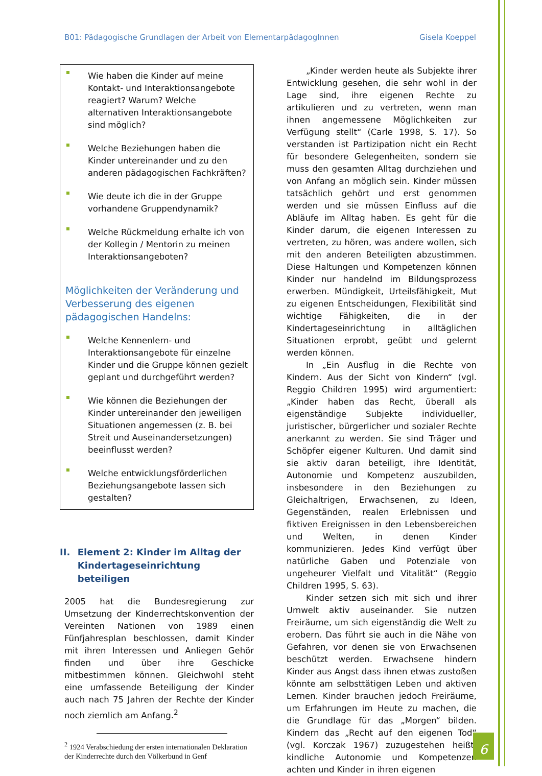B01: Pädagogische Grundlagen der Arbeit von ElementarpädagogInnen Gisela Koeppel
Wie haben die Kinder auf meine Kontakt- und Interaktionsangebote reagiert? Warum? Welche alternativen Interaktionsangebote sind möglich?
Welche Beziehungen haben die Kinder untereinander und zu den anderen pädagogischen Fachkräften?
Wie deute ich die in der Gruppe vorhandene Gruppendynamik?
Welche Rückmeldung erhalte ich von der Kollegin / Mentorin zu meinen Interaktionsangeboten?
Möglichkeiten der Veränderung und Verbesserung des eigenen pädagogischen Handelns:
Welche Kennenlern- und Interaktionsangebote für einzelne Kinder und die Gruppe können gezielt geplant und durchgeführt werden?
Wie können die Beziehungen der Kinder untereinander den jeweiligen Situationen angemessen (z. B. bei Streit und Auseinandersetzungen) beeinflusst werden?
Welche entwicklungsförderlichen Beziehungsangebote lassen sich gestalten?
II. Element 2: Kinder im Alltag der Kindertageseinrichtung beteiligen
2005 hat die Bundesregierung zur Umsetzung der Kinderrechtskonvention der Vereinten Nationen von 1989 einen Fünfjahresplan beschlossen, damit Kinder mit ihren Interessen und Anliegen Gehör finden und über ihre Geschicke mitbestimmen können. Gleichwohl steht eine umfassende Beteiligung der Kinder auch nach 75 Jahren der Rechte der Kinder noch ziemlich am Anfang.<sup>2</sup>
<sup>2</sup> 1924 Verabschiedung der ersten internationalen Deklaration der Kinderrechte durch den Völkerbund in Genf
„Kinder werden heute als Subjekte ihrer Entwicklung gesehen, die sehr wohl in der Lage sind, ihre eigenen Rechte zu artikulieren und zu vertreten, wenn man ihnen angemessene Möglichkeiten zur Verfügung stellt“ (Carle 1998, S. 17). So verstanden ist Partizipation nicht ein Recht für besondere Gelegenheiten, sondern sie muss den gesamten Alltag durchziehen und von Anfang an möglich sein. Kinder müssen tatsächlich gehört und erst genommen werden und sie müssen Einfluss auf die Abläufe im Alltag haben. Es geht für die Kinder darum, die eigenen Interessen zu vertreten, zu hören, was andere wollen, sich mit den anderen Beteiligten abzustimmen. Diese Haltungen und Kompetenzen können Kinder nur handelnd im Bildungsprozess erwerben. Mündigkeit, Urteilsfähigkeit, Mut zu eigenen Entscheidungen, Flexibilität sind wichtige Fähigkeiten, die in der Kindertageseinrichtung in alltäglichen Situationen erprobt, geübt und gelernt werden können.
In „Ein Ausflug in die Rechte von Kindern. Aus der Sicht von Kindern“ (vgl. Reggio Children 1995) wird argumentiert: „Kinder haben das Recht, überall als eigenständige Subjekte individueller, juristischer, bürgerlicher und sozialer Rechte anerkannt zu werden. Sie sind Träger und Schöpfer eigener Kulturen. Und damit sind sie aktiv daran beteiligt, ihre Identität, Autonomie und Kompetenz auszubilden, insbesondere in den Beziehungen zu Gleichaltrigen, Erwachsenen, zu Ideen, Gegenständen, realen Erlebnissen und fiktiven Ereignissen in den Lebensbereichen und Welten, in denen Kinder kommunizieren. Jedes Kind verfügt über natürliche Gaben und Potenziale von ungeheurer Vielfalt und Vitalität“ (Reggio Children 1995, S. 63).
Kinder setzen sich mit sich und ihrer Umwelt aktiv auseinander. Sie nutzen Freiräume, um sich eigenständig die Welt zu erobern. Das führt sie auch in die Nähe von Gefahren, vor denen sie von Erwachsenen beschützt werden. Erwachsene hindern Kinder aus Angst dass ihnen etwas zustoßen könnte am selbsttätigen Leben und aktiven Lernen. Kinder brauchen jedoch Freiräume, um Erfahrungen im Heute zu machen, die die Grundlage für das „Morgen“ bilden. Kindern das „Recht auf den eigenen Tod“ (vgl. Korczak 1967) zuzugestehen heißt, kindliche Autonomie und Kompetenzen achten und Kinder in ihren eigenen
6